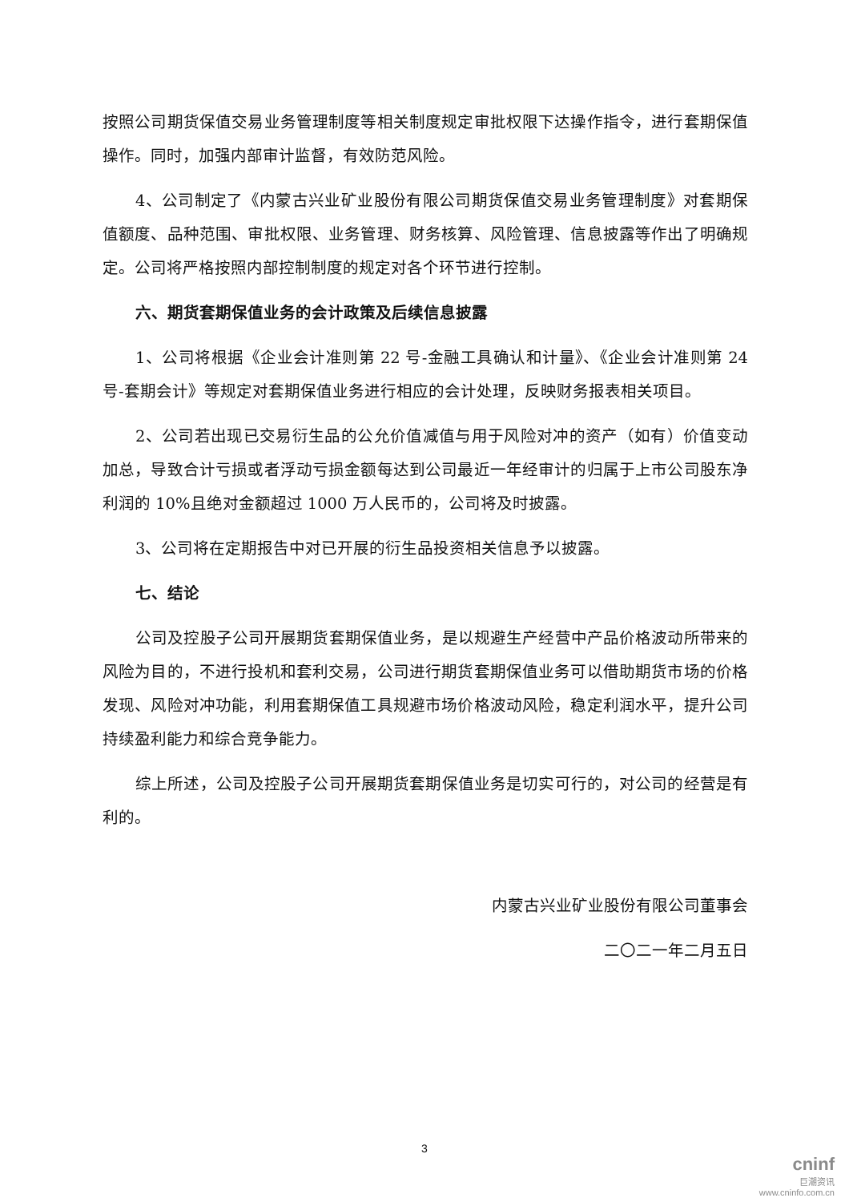按照公司期货保值交易业务管理制度等相关制度规定审批权限下达操作指令，进行套期保值操作。同时，加强内部审计监督，有效防范风险。
4、公司制定了《内蒙古兴业矿业股份有限公司期货保值交易业务管理制度》对套期保值额度、品种范围、审批权限、业务管理、财务核算、风险管理、信息披露等作出了明确规定。公司将严格按照内部控制制度的规定对各个环节进行控制。
六、期货套期保值业务的会计政策及后续信息披露
1、公司将根据《企业会计准则第 22 号-金融工具确认和计量》、《企业会计准则第 24 号-套期会计》等规定对套期保值业务进行相应的会计处理，反映财务报表相关项目。
2、公司若出现已交易衍生品的公允价值减值与用于风险对冲的资产（如有）价值变动加总，导致合计亏损或者浮动亏损金额每达到公司最近一年经审计的归属于上市公司股东净利润的 10%且绝对金额超过 1000 万人民币的，公司将及时披露。
3、公司将在定期报告中对已开展的衍生品投资相关信息予以披露。
七、结论
公司及控股子公司开展期货套期保值业务，是以规避生产经营中产品价格波动所带来的风险为目的，不进行投机和套利交易，公司进行期货套期保值业务可以借助期货市场的价格发现、风险对冲功能，利用套期保值工具规避市场价格波动风险，稳定利润水平，提升公司持续盈利能力和综合竞争能力。
综上所述，公司及控股子公司开展期货套期保值业务是切实可行的，对公司的经营是有利的。
内蒙古兴业矿业股份有限公司董事会
二〇二一年二月五日
3
cninf
巨潮资讯
www.cninfo.com.cn